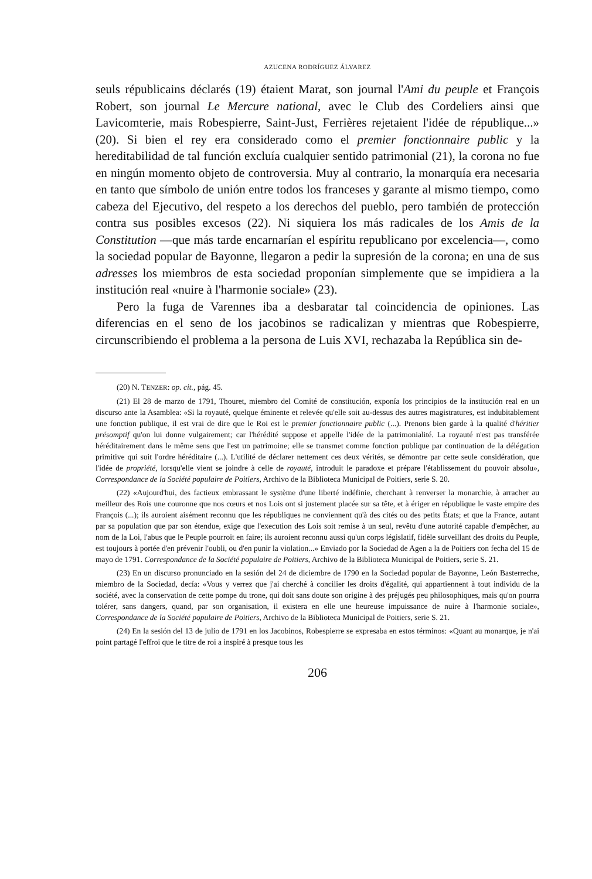AZUCENA RODRÍGUEZ ÁLVAREZ
seuls républicains déclarés (19) étaient Marat, son journal l'Ami du peuple et François Robert, son journal Le Mercure national, avec le Club des Cordeliers ainsi que Lavicomterie, mais Robespierre, Saint-Just, Ferrières rejetaient l'idée de république...» (20). Si bien el rey era considerado como el premier fonctionnaire public y la hereditabilidad de tal función excluía cualquier sentido patrimonial (21), la corona no fue en ningún momento objeto de controversia. Muy al contrario, la monarquía era necesaria en tanto que símbolo de unión entre todos los franceses y garante al mismo tiempo, como cabeza del Ejecutivo, del respeto a los derechos del pueblo, pero también de protección contra sus posibles excesos (22). Ni siquiera los más radicales de los Amis de la Constitution —que más tarde encarnarían el espíritu republicano por excelencia—, como la sociedad popular de Bayonne, llegaron a pedir la supresión de la corona; en una de sus adresses los miembros de esta sociedad proponían simplemente que se impidiera a la institución real «nuire à l'harmonie sociale» (23).
Pero la fuga de Varennes iba a desbaratar tal coincidencia de opiniones. Las diferencias en el seno de los jacobinos se radicalizan y mientras que Robespierre, circunscribiendo el problema a la persona de Luis XVI, rechazaba la República sin de-
(20) N. TENZER: op. cit., pág. 45.
(21) El 28 de marzo de 1791, Thouret, miembro del Comité de constitución, exponía los principios de la institución real en un discurso ante la Asamblea: «Si la royauté, quelque éminente et relevée qu'elle soit au-dessus des autres magistratures, est indubitablement une fonction publique, il est vrai de dire que le Roi est le premier fonctionnaire public (...). Prenons bien garde à la qualité d'héritier présomptif qu'on lui donne vulgairement; car l'hérédité suppose et appelle l'idée de la patrimonialité. La royauté n'est pas transférée héréditairement dans le même sens que l'est un patrimoine; elle se transmet comme fonction publique par continuation de la délégation primitive qui suit l'ordre héréditaire (...). L'utilité de déclarer nettement ces deux vérités, se démontre par cette seule considération, que l'idée de propriété, lorsqu'elle vient se joindre à celle de royauté, introduit le paradoxe et prépare l'établissement du pouvoir absolu», Correspondance de la Société populaire de Poitiers, Archivo de la Biblioteca Municipal de Poitiers, serie S. 20.
(22) «Aujourd'hui, des factieux embrassant le système d'une liberté indéfinie, cherchant à renverser la monarchie, à arracher au meilleur des Rois une couronne que nos cœurs et nos Lois ont si justement placée sur sa tête, et à ériger en république le vaste empire des François (...); ils auroient aisément reconnu que les républiques ne conviennent qu'à des cités ou des petits États; et que la France, autant par sa population que par son étendue, exige que l'execution des Lois soit remise à un seul, revêtu d'une autorité capable d'empêcher, au nom de la Loi, l'abus que le Peuple pourroit en faire; ils auroient reconnu aussi qu'un corps législatif, fidèle surveillant des droits du Peuple, est toujours à portée d'en prévenir l'oubli, ou d'en punir la violation...» Enviado por la Sociedad de Agen a la de Poitiers con fecha del 15 de mayo de 1791. Correspondance de la Société populaire de Poitiers, Archivo de la Biblioteca Municipal de Poitiers, serie S. 21.
(23) En un discurso pronunciado en la sesión del 24 de diciembre de 1790 en la Sociedad popular de Bayonne, León Basterreche, miembro de la Sociedad, decía: «Vous y verrez que j'ai cherché à concilier les droits d'égalité, qui appartiennent à tout individu de la société, avec la conservation de cette pompe du trone, qui doit sans doute son origine à des préjugés peu philosophiques, mais qu'on pourra tolérer, sans dangers, quand, par son organisation, il existera en elle une heureuse impuissance de nuire à l'harmonie sociale», Correspondance de la Société populaire de Poitiers, Archivo de la Biblioteca Municipal de Poitiers, serie S. 21.
(24) En la sesión del 13 de julio de 1791 en los Jacobinos, Robespierre se expresaba en estos términos: «Quant au monarque, je n'ai point partagé l'effroi que le titre de roi a inspiré à presque tous les
206